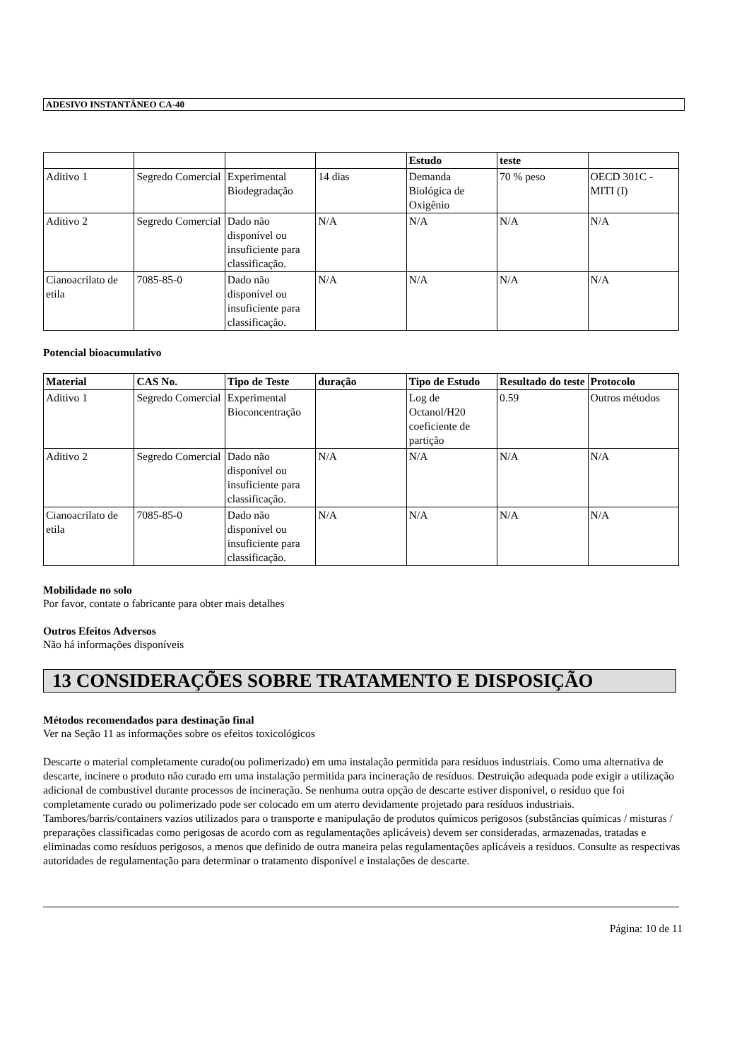ADESIVO INSTANTÂNEO CA-40
| | | | | Estudo | teste | |
| --- | --- | --- | --- | --- | --- | --- |
| Aditivo 1 | Segredo Comercial | Experimental Biodegradação | 14 dias | Demanda Biológica de Oxigênio | 70 % peso | OECD 301C - MITI (I) |
| Aditivo 2 | Segredo Comercial | Dado não disponível ou insuficiente para classificação. | N/A | N/A | N/A | N/A |
| Cianoacrilato de etila | 7085-85-0 | Dado não disponível ou insuficiente para classificação. | N/A | N/A | N/A | N/A |
Potencial bioacumulativo
| Material | CAS No. | Tipo de Teste | duração | Tipo de Estudo | Resultado do teste | Protocolo |
| --- | --- | --- | --- | --- | --- | --- |
| Aditivo 1 | Segredo Comercial | Experimental Bioconcentração | | Log de Octanol/H20 coeficiente de partição | 0.59 | Outros métodos |
| Aditivo 2 | Segredo Comercial | Dado não disponível ou insuficiente para classificação. | N/A | N/A | N/A | N/A |
| Cianoacrilato de etila | 7085-85-0 | Dado não disponível ou insuficiente para classificação. | N/A | N/A | N/A | N/A |
Mobilidade no solo
Por favor, contate o fabricante para obter mais detalhes
Outros Efeitos Adversos
Não há informações disponíveis
13 CONSIDERAÇÕES SOBRE TRATAMENTO E DISPOSIÇÃO
Métodos recomendados para destinação final
Ver na Seção 11 as informações sobre os efeitos toxicológicos
Descarte o material completamente curado(ou polimerizado) em uma instalação permitida para resíduos industriais. Como uma alternativa de descarte, incinere o produto não curado em uma instalação permitida para incineração de resíduos. Destruição adequada pode exigir a utilização adicional de combustível durante processos de incineração. Se nenhuma outra opção de descarte estiver disponível, o resíduo que foi completamente curado ou polimerizado pode ser colocado em um aterro devidamente projetado para resíduos industriais. Tambores/barris/containers vazios utilizados para o transporte e manipulação de produtos químicos perigosos (substâncias químicas / misturas / preparações classificadas como perigosas de acordo com as regulamentações aplicáveis) devem ser consideradas, armazenadas, tratadas e eliminadas como resíduos perigosos, a menos que definido de outra maneira pelas regulamentações aplicáveis a resíduos. Consulte as respectivas autoridades de regulamentação para determinar o tratamento disponível e instalações de descarte.
Página: 10 de 11